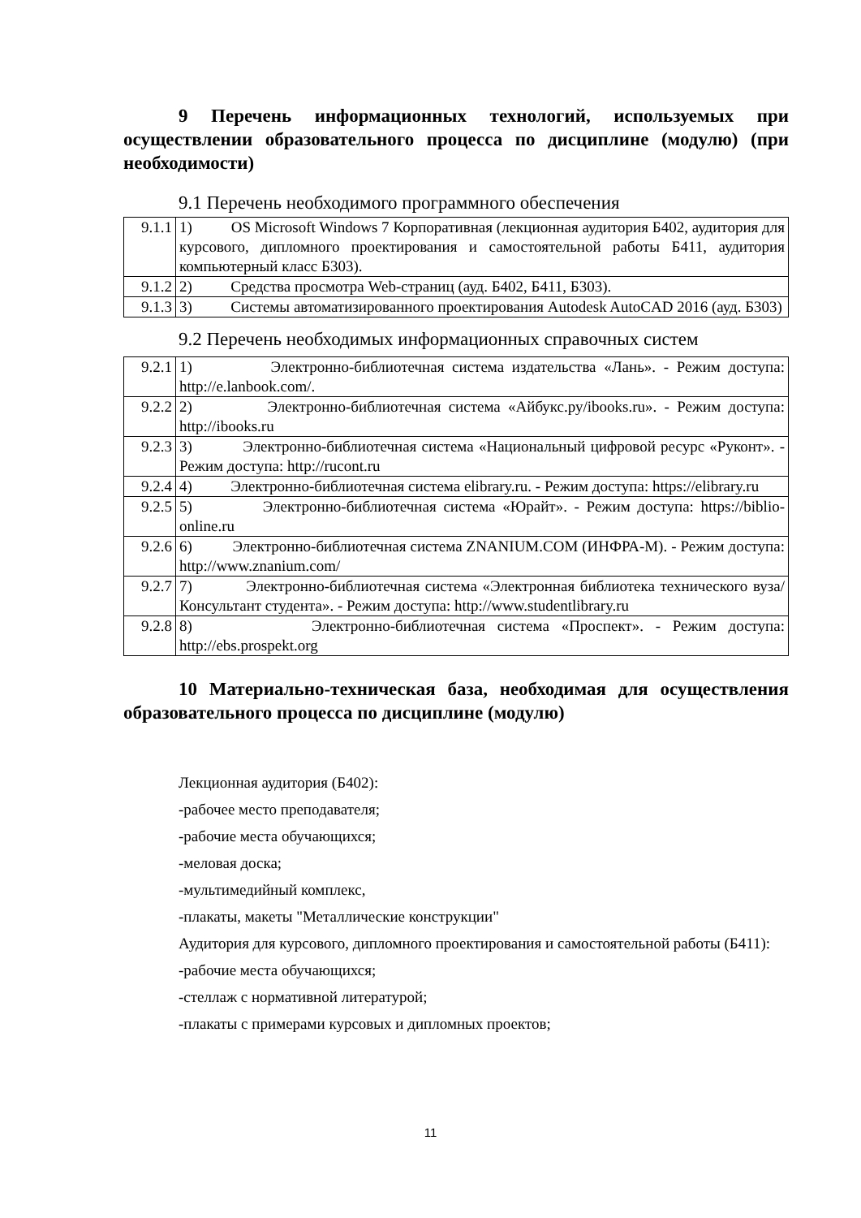9 Перечень информационных технологий, используемых при осуществлении образовательного процесса по дисциплине (модулю) (при необходимости)
9.1 Перечень необходимого программного обеспечения
| 9.1.1 | 1) OS Microsoft Windows 7 Корпоративная (лекционная аудитория Б402, аудитория для курсового, дипломного проектирования и самостоятельной работы Б411, аудитория компьютерный класс Б303). |
| 9.1.2 | 2) Средства просмотра Web-страниц (ауд. Б402, Б411, Б303). |
| 9.1.3 | 3) Системы автоматизированного проектирования Autodesk AutoCAD 2016 (ауд. Б303) |
9.2 Перечень необходимых информационных справочных систем
| 9.2.1 | 1) Электронно-библиотечная система издательства «Лань». - Режим доступа: http://e.lanbook.com/. |
| 9.2.2 | 2) Электронно-библиотечная система «Айбукс.ру/ibooks.ru». - Режим доступа: http://ibooks.ru |
| 9.2.3 | 3) Электронно-библиотечная система «Национальный цифровой ресурс «Руконт». - Режим доступа: http://rucont.ru |
| 9.2.4 | 4) Электронно-библиотечная система elibrary.ru. - Режим доступа: https://elibrary.ru |
| 9.2.5 | 5) Электронно-библиотечная система «Юрайт». - Режим доступа: https://biblio-online.ru |
| 9.2.6 | 6) Электронно-библиотечная система ZNANIUM.COM (ИНФРА-М). - Режим доступа: http://www.znanium.com/ |
| 9.2.7 | 7) Электронно-библиотечная система «Электронная библиотека технического вуза/Консультант студента». - Режим доступа: http://www.studentlibrary.ru |
| 9.2.8 | 8) Электронно-библиотечная система «Проспект». - Режим доступа: http://ebs.prospekt.org |
10 Материально-техническая база, необходимая для осуществления образовательного процесса по дисциплине (модулю)
Лекционная аудитория (Б402):
-рабочее место преподавателя;
-рабочие места обучающихся;
-меловая доска;
-мультимедийный комплекс,
-плакаты, макеты "Металлические конструкции"
Аудитория для курсового, дипломного проектирования и самостоятельной работы (Б411):
-рабочие места обучающихся;
-стеллаж с нормативной литературой;
-плакаты с примерами курсовых и дипломных проектов;
11